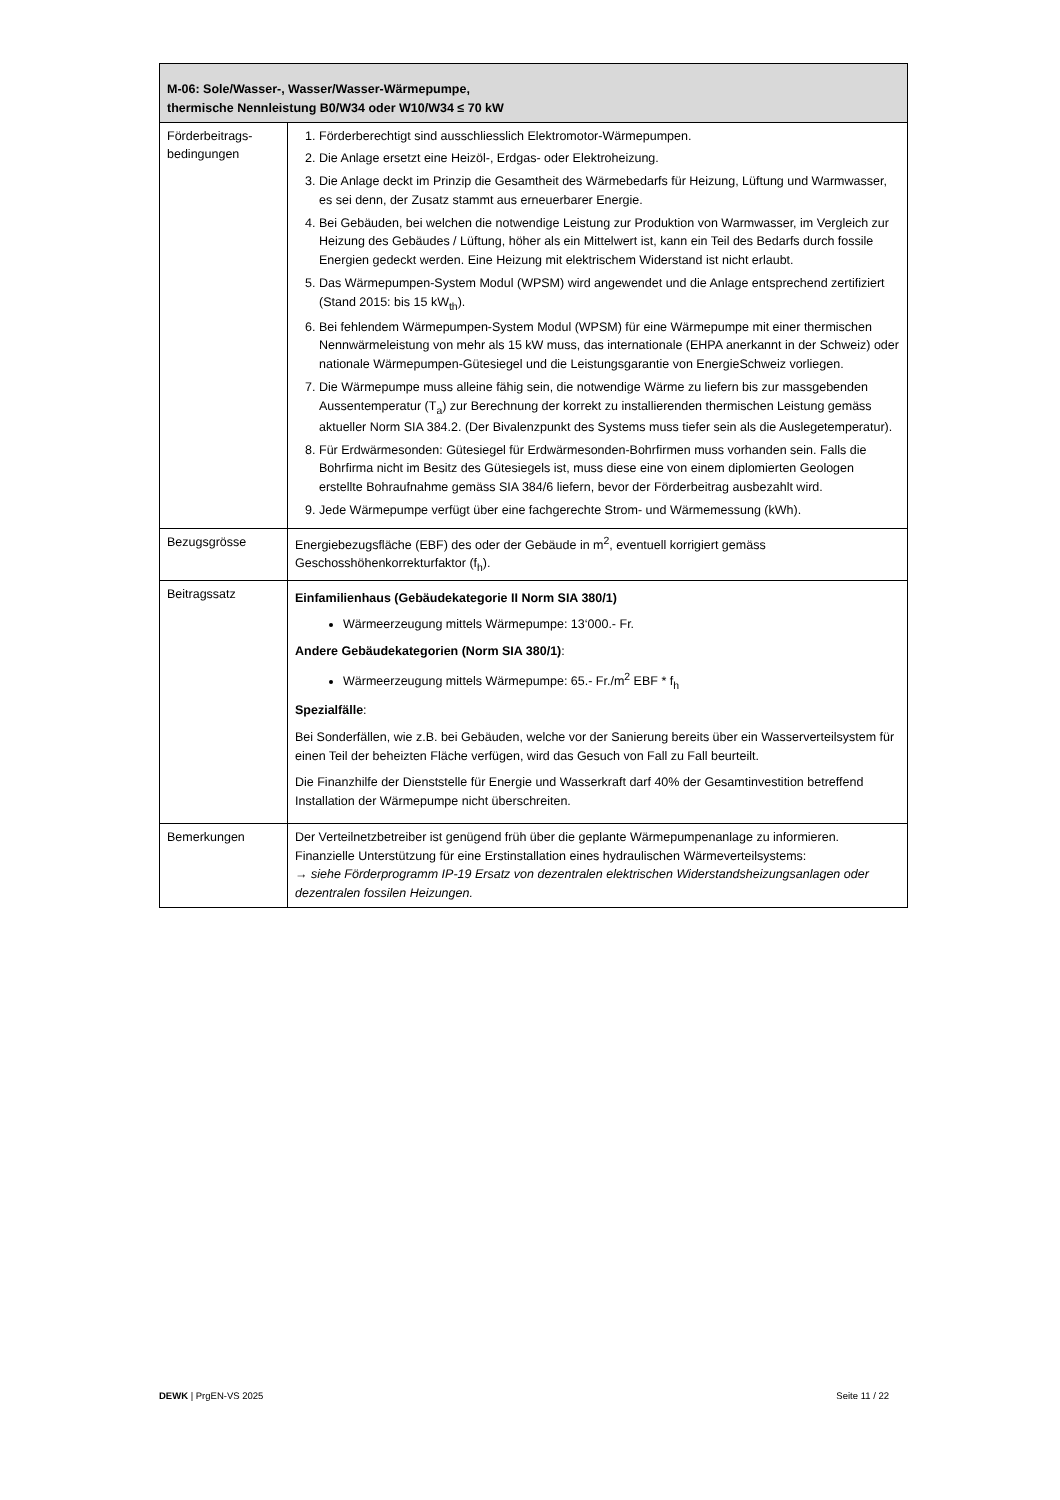| M-06: Sole/Wasser-, Wasser/Wasser-Wärmepumpe, thermische Nennleistung B0/W34 oder W10/W34 ≤ 70 kW | |
| --- | --- |
| Förderbeitrags- bedingungen | 1. Förderberechtigt sind ausschliesslich Elektromotor-Wärmepumpen. 2. Die Anlage ersetzt eine Heizöl-, Erdgas- oder Elektroheizung. 3. Die Anlage deckt im Prinzip die Gesamtheit des Wärmebedarfs für Heizung, Lüftung und Warmwasser, es sei denn, der Zusatz stammt aus erneuerbarer Energie. 4. Bei Gebäuden, bei welchen die notwendige Leistung zur Produktion von Warmwasser, im Vergleich zur Heizung des Gebäudes / Lüftung, höher als ein Mittelwert ist, kann ein Teil des Bedarfs durch fossile Energien gedeckt werden. Eine Heizung mit elektrischem Widerstand ist nicht erlaubt. 5. Das Wärmepumpen-System Modul (WPSM) wird angewendet und die Anlage entsprechend zertifiziert (Stand 2015: bis 15 kW<sub>th</sub>). 6. Bei fehlendem Wärmepumpen-System Modul (WPSM) für eine Wärmepumpe mit einer thermischen Nennwärmeleistung von mehr als 15 kW muss, das internationale (EHPA anerkannt in der Schweiz) oder nationale Wärmepumpen-Gütesiegel und die Leistungsgarantie von EnergieSchweiz vorliegen. 7. Die Wärmepumpe muss alleine fähig sein, die notwendige Wärme zu liefern bis zur massgebenden Aussentemperatur (T<sub>a</sub>) zur Berechnung der korrekt zu installierenden thermischen Leistung gemäss aktueller Norm SIA 384.2. (Der Bivalenzpunkt des Systems muss tiefer sein als die Auslegetemperatur). 8. Für Erdwärmesonden: Gütesiegel für Erdwärmesonden-Bohrfirmen muss vorhanden sein. Falls die Bohrfirma nicht im Besitz des Gütesiegels ist, muss diese eine von einem diplomierten Geologen erstellte Bohraufnahme gemäss SIA 384/6 liefern, bevor der Förderbeitrag ausbezahlt wird. 9. Jede Wärmepumpe verfügt über eine fachgerechte Strom- und Wärmemessung (kWh). |
| Bezugsgrösse | Energiebezugsfläche (EBF) des oder der Gebäude in m<sup>2</sup>, eventuell korrigiert gemäss Geschosshöhenkorrekturfaktor (f<sub>h</sub>). |
| Beitragssatz | Einfamilienhaus (Gebäudekategorie II Norm SIA 380/1) Wärmeerzeugung mittels Wärmepumpe: 13‘000.- Fr. Andere Gebäudekategorien (Norm SIA 380/1) : Wärmeerzeugung mittels Wärmepumpe: 65.- Fr./m<sup>2</sup> EBF * f<sub>h</sub> Spezialfälle : Bei Sonderfällen, wie z.B. bei Gebäuden, welche vor der Sanierung bereits über ein Wasserverteilsystem für einen Teil der beheizten Fläche verfügen, wird das Gesuch von Fall zu Fall beurteilt. Die Finanzhilfe der Dienststelle für Energie und Wasserkraft darf 40% der Gesamtinvestition betreffend Installation der Wärmepumpe nicht überschreiten. |
| Bemerkungen | Der Verteilnetzbetreiber ist genügend früh über die geplante Wärmepumpenanlage zu informieren. Finanzielle Unterstützung für eine Erstinstallation eines hydraulischen Wärmeverteilsystems: → siehe Förderprogramm IP-19 Ersatz von dezentralen elektrischen Widerstandsheizungsanlagen oder dezentralen fossilen Heizungen. |
DEWK | PrgEN-VS 2025 Seite 11 / 22